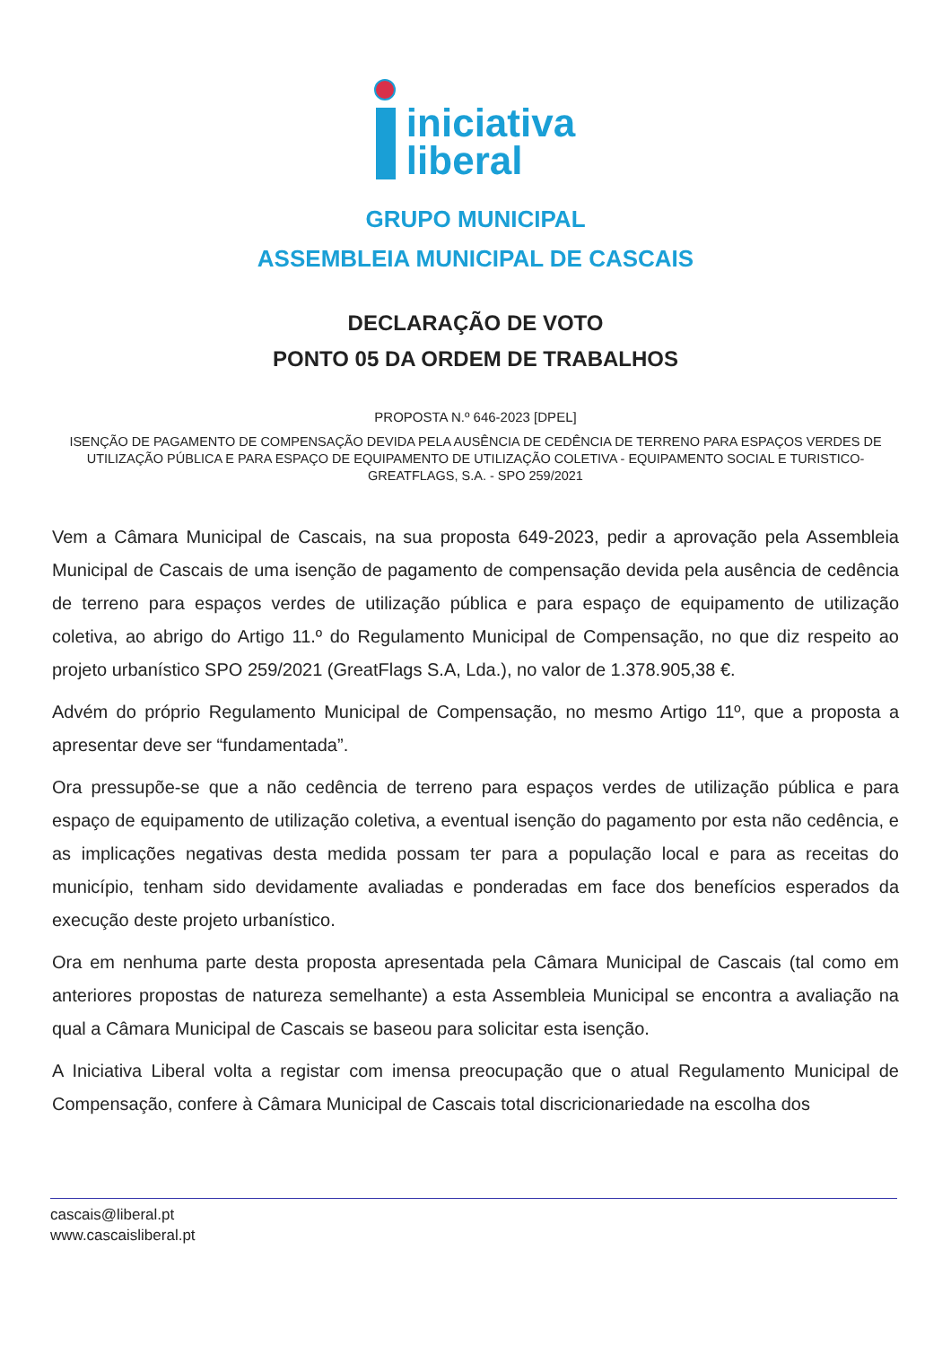iniciativa
liberal
GRUPO MUNICIPAL
ASSEMBLEIA MUNICIPAL DE CASCAIS
DECLARAÇÃO DE VOTO
PONTO 05 DA ORDEM DE TRABALHOS
PROPOSTA N.º 646-2023 [DPEL]
ISENÇÃO DE PAGAMENTO DE COMPENSAÇÃO DEVIDA PELA AUSÊNCIA DE CEDÊNCIA DE TERRENO PARA ESPAÇOS VERDES DE UTILIZAÇÃO PÚBLICA E PARA ESPAÇO DE EQUIPAMENTO DE UTILIZAÇÃO COLETIVA - EQUIPAMENTO SOCIAL E TURISTICO- GREATFLAGS, S.A. - SPO 259/2021
Vem a Câmara Municipal de Cascais, na sua proposta 649-2023, pedir a aprovação pela Assembleia Municipal de Cascais de uma isenção de pagamento de compensação devida pela ausência de cedência de terreno para espaços verdes de utilização pública e para espaço de equipamento de utilização coletiva, ao abrigo do Artigo 11.º do Regulamento Municipal de Compensação, no que diz respeito ao projeto urbanístico SPO 259/2021 (GreatFlags S.A, Lda.), no valor de 1.378.905,38 €.
Advém do próprio Regulamento Municipal de Compensação, no mesmo Artigo 11º, que a proposta a apresentar deve ser “fundamentada”.
Ora pressupõe-se que a não cedência de terreno para espaços verdes de utilização pública e para espaço de equipamento de utilização coletiva, a eventual isenção do pagamento por esta não cedência, e as implicações negativas desta medida possam ter para a população local e para as receitas do município, tenham sido devidamente avaliadas e ponderadas em face dos benefícios esperados da execução deste projeto urbanístico.
Ora em nenhuma parte desta proposta apresentada pela Câmara Municipal de Cascais (tal como em anteriores propostas de natureza semelhante) a esta Assembleia Municipal se encontra a avaliação na qual a Câmara Municipal de Cascais se baseou para solicitar esta isenção.
A Iniciativa Liberal volta a registar com imensa preocupação que o atual Regulamento Municipal de Compensação, confere à Câmara Municipal de Cascais total discricionariedade na escolha dos
cascais@liberal.pt
www.cascaisliberal.pt